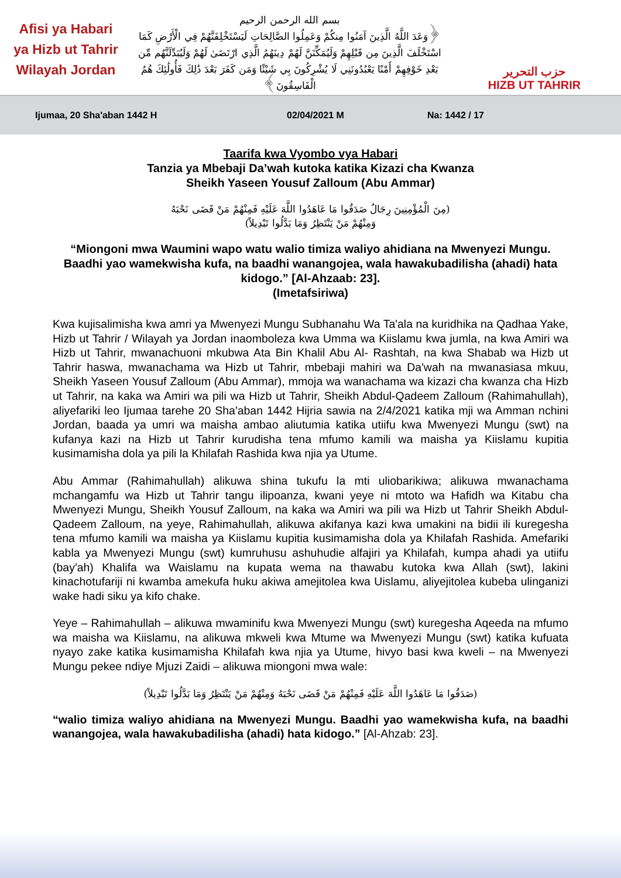Afisi ya Habari
ya Hizb ut Tahrir
Wilayah Jordan
بسم الله الرحمن الرحيم
﴿وَعَدَ اللَّهُ الَّذِينَ آمَنُوا مِنكُمْ وَعَمِلُوا الصَّالِحَاتِ لَيَسْتَخْلِفَنَّهُمْ فِي الْأَرْضِ كَمَا اسْتَخْلَفَ الَّذِينَ مِن قَبْلِهِمْ وَلَيُمَكِّنَنَّ لَهُمْ دِينَهُمُ الَّذِي ارْتَضَىٰ لَهُمْ وَلَيُبَدِّلَنَّهُم مِّن بَعْدِ خَوْفِهِمْ أَمْنًا يَعْبُدُونَنِي لَا يُشْرِكُونَ بِي شَيْئًا وَمَن كَفَرَ بَعْدَ ذَٰلِكَ فَأُولَٰئِكَ هُمُ الْفَاسِقُونَ﴾
حزب التحرير
HIZB UT TAHRIR
Ijumaa, 20 Sha'aban 1442 H 02/04/2021 M Na: 1442 / 17
Taarifa kwa Vyombo vya Habari
Tanzia ya Mbebaji Da’wah kutoka katika Kizazi cha Kwanza
Sheikh Yaseen Yousuf Zalloum (Abu Ammar)
(مِنَ الْمُؤْمِنِينَ رِجَالٌ صَدَقُوا مَا عَاهَدُوا اللَّهَ عَلَيْهِ فَمِنْهُمْ مَنْ قَضَى نَحْبَهُ
وَمِنْهُمْ مَنْ يَنْتَظِرُ وَمَا بَدَّلُوا تَبْدِيلاً)
“Miongoni mwa Waumini wapo watu walio timiza waliyo ahidiana na Mwenyezi Mungu. Baadhi yao wamekwisha kufa, na baadhi wanangojea, wala hawakubadilisha (ahadi) hata kidogo.” [Al-Ahzaab: 23].
(Imetafsiriwa)
Kwa kujisalimisha kwa amri ya Mwenyezi Mungu Subhanahu Wa Ta'ala na kuridhika na Qadhaa Yake, Hizb ut Tahrir / Wilayah ya Jordan inaomboleza kwa Umma wa Kiislamu kwa jumla, na kwa Amiri wa Hizb ut Tahrir, mwanachuoni mkubwa Ata Bin Khalil Abu Al- Rashtah, na kwa Shabab wa Hizb ut Tahrir haswa, mwanachama wa Hizb ut Tahrir, mbebaji mahiri wa Da'wah na mwanasiasa mkuu, Sheikh Yaseen Yousuf Zalloum (Abu Ammar), mmoja wa wanachama wa kizazi cha kwanza cha Hizb ut Tahrir, na kaka wa Amiri wa pili wa Hizb ut Tahrir, Sheikh Abdul-Qadeem Zalloum (Rahimahullah), aliyefariki leo Ijumaa tarehe 20 Sha'aban 1442 Hijria sawia na 2/4/2021 katika mji wa Amman nchini Jordan, baada ya umri wa maisha ambao aliutumia katika utiifu kwa Mwenyezi Mungu (swt) na kufanya kazi na Hizb ut Tahrir kurudisha tena mfumo kamili wa maisha ya Kiislamu kupitia kusimamisha dola ya pili la Khilafah Rashida kwa njia ya Utume.
Abu Ammar (Rahimahullah) alikuwa shina tukufu la mti uliobarikiwa; alikuwa mwanachama mchangamfu wa Hizb ut Tahrir tangu ilipoanza, kwani yeye ni mtoto wa Hafidh wa Kitabu cha Mwenyezi Mungu, Sheikh Yousuf Zalloum, na kaka wa Amiri wa pili wa Hizb ut Tahrir Sheikh Abdul-Qadeem Zalloum, na yeye, Rahimahullah, alikuwa akifanya kazi kwa umakini na bidii ili kuregesha tena mfumo kamili wa maisha ya Kiislamu kupitia kusimamisha dola ya Khilafah Rashida. Amefariki kabla ya Mwenyezi Mungu (swt) kumruhusu ashuhudie alfajiri ya Khilafah, kumpa ahadi ya utiifu (bay'ah) Khalifa wa Waislamu na kupata wema na thawabu kutoka kwa Allah (swt), lakini kinachotufariji ni kwamba amekufa huku akiwa amejitolea kwa Uislamu, aliyejitolea kubeba ulinganizi wake hadi siku ya kifo chake.
Yeye – Rahimahullah – alikuwa mwaminifu kwa Mwenyezi Mungu (swt) kuregesha Aqeeda na mfumo wa maisha wa Kiislamu, na alikuwa mkweli kwa Mtume wa Mwenyezi Mungu (swt) katika kufuata nyayo zake katika kusimamisha Khilafah kwa njia ya Utume, hivyo basi kwa kweli – na Mwenyezi Mungu pekee ndiye Mjuzi Zaidi – alikuwa miongoni mwa wale:
(صَدَقُوا مَا عَاهَدُوا اللَّهَ عَلَيْهِ فَمِنْهُمْ مَنْ قَضَى نَحْبَهُ وَمِنْهُمْ مَنْ يَنْتَظِرُ وَمَا بَدَّلُوا تَبْدِيلاً)
“walio timiza waliyo ahidiana na Mwenyezi Mungu. Baadhi yao wamekwisha kufa, na baadhi wanangojea, wala hawakubadilisha (ahadi) hata kidogo.” [Al-Ahzab: 23].